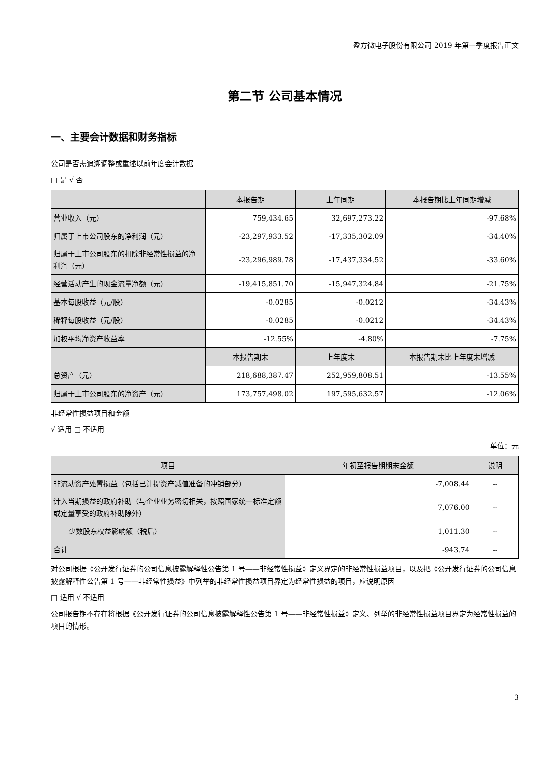盈方微电子股份有限公司 2019 年第一季度报告正文
第二节 公司基本情况
一、主要会计数据和财务指标
公司是否需追溯调整或重述以前年度会计数据
□ 是 √ 否
| | 本报告期 | 上年同期 | 本报告期比上年同期增减 |
| --- | --- | --- | --- |
| 营业收入（元） | 759,434.65 | 32,697,273.22 | -97.68% |
| 归属于上市公司股东的净利润（元） | -23,297,933.52 | -17,335,302.09 | -34.40% |
| 归属于上市公司股东的扣除非经常性损益的净利润（元） | -23,296,989.78 | -17,437,334.52 | -33.60% |
| 经营活动产生的现金流量净额（元） | -19,415,851.70 | -15,947,324.84 | -21.75% |
| 基本每股收益（元/股） | -0.0285 | -0.0212 | -34.43% |
| 稀释每股收益（元/股） | -0.0285 | -0.0212 | -34.43% |
| 加权平均净资产收益率 | -12.55% | -4.80% | -7.75% |
| | 本报告期末 | 上年度末 | 本报告期末比上年度末增减 |
| 总资产（元） | 218,688,387.47 | 252,959,808.51 | -13.55% |
| 归属于上市公司股东的净资产（元） | 173,757,498.02 | 197,595,632.57 | -12.06% |
非经常性损益项目和金额
√ 适用 □ 不适用
单位：元
| 项目 | 年初至报告期期末金额 | 说明 |
| --- | --- | --- |
| 非流动资产处置损益（包括已计提资产减值准备的冲销部分） | -7,008.44 | -- |
| 计入当期损益的政府补助（与企业业务密切相关，按照国家统一标准定额或定量享受的政府补助除外） | 7,076.00 | -- |
| 少数股东权益影响额（税后） | 1,011.30 | -- |
| 合计 | -943.74 | -- |
对公司根据《公开发行证券的公司信息披露解释性公告第 1 号——非经常性损益》定义界定的非经常性损益项目，以及把《公开发行证券的公司信息披露解释性公告第 1 号——非经常性损益》中列举的非经常性损益项目界定为经常性损益的项目，应说明原因
□ 适用 √ 不适用
公司报告期不存在将根据《公开发行证券的公司信息披露解释性公告第 1 号——非经常性损益》定义、列举的非经常性损益项目界定为经常性损益的项目的情形。
3